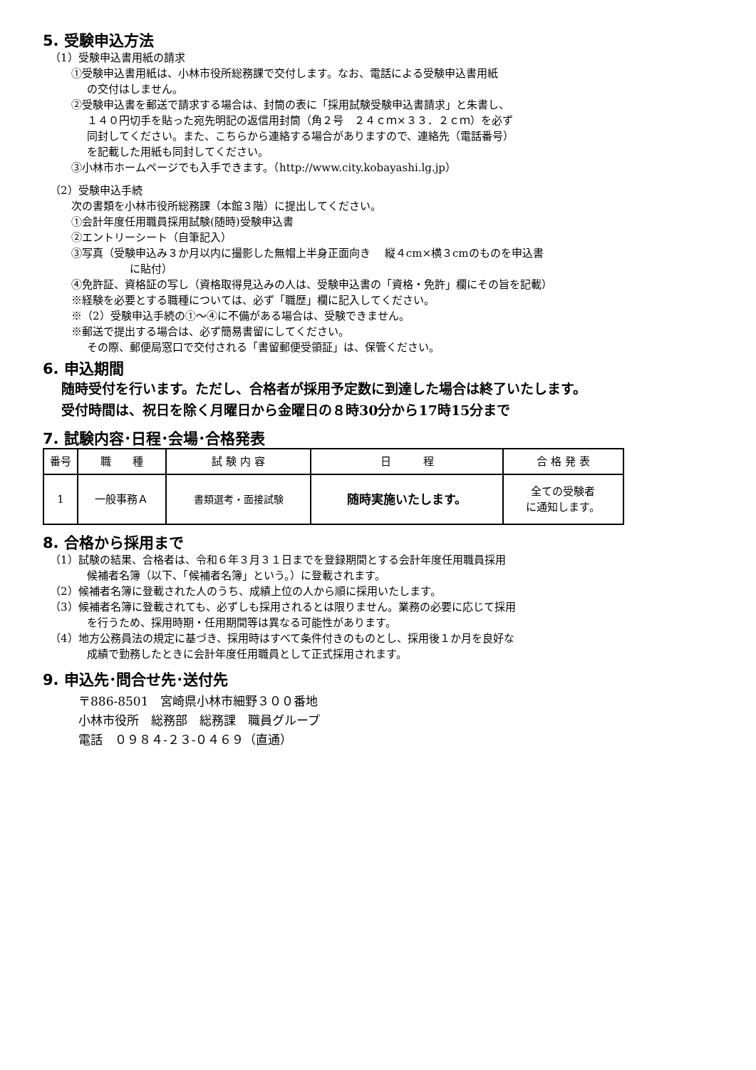5. 受験申込方法
（1）受験申込書用紙の請求
①受験申込書用紙は、小林市役所総務課で交付します。なお、電話による受験申込書用紙
の交付はしません。
②受験申込書を郵送で請求する場合は、封筒の表に「採用試験受験申込書請求」と朱書し、
１４０円切手を貼った宛先明記の返信用封筒（角２号　２４ｃｍ×３３．２ｃｍ）を必ず
同封してください。また、こちらから連絡する場合がありますので、連絡先（電話番号）
を記載した用紙も同封してください。
③小林市ホームページでも入手できます。（http://www.city.kobayashi.lg.jp）
（2）受験申込手続
次の書類を小林市役所総務課（本館３階）に提出してください。
①会計年度任用職員採用試験(随時)受験申込書
②エントリーシート（自筆記入）
③写真（受験申込み３か月以内に撮影した無帽上半身正面向き　 縦４cm×横３cmのものを申込書
に貼付）
④免許証、資格証の写し（資格取得見込みの人は、受験申込書の「資格・免許」欄にその旨を記載）
※経験を必要とする職種については、必ず「職歴」欄に記入してください。
※（2）受験申込手続の①～④に不備がある場合は、受験できません。
※郵送で提出する場合は、必ず簡易書留にしてください。
その際、郵便局窓口で交付される「書留郵便受領証」は、保管ください。
6. 申込期間
随時受付を行います。ただし、合格者が採用予定数に到達した場合は終了いたします。
受付時間は、祝日を除く月曜日から金曜日の８時30分から17時15分まで
7. 試験内容･日程･会場･合格発表
| 番号 | 職 種 | 試 験 内 容 | 日 程 | 合 格 発 表 |
| --- | --- | --- | --- | --- |
| 1 | 一般事務Ａ | 書類選考・面接試験 | 随時実施いたします。 | 全ての受験者 に通知します。 |
8. 合格から採用まで
（1）試験の結果、合格者は、令和６年３月３１日までを登録期間とする会計年度任用職員採用
候補者名簿（以下、「候補者名簿」という。）に登載されます。
（2）候補者名簿に登載された人のうち、成績上位の人から順に採用いたします。
（3）候補者名簿に登載されても、必ずしも採用されるとは限りません。業務の必要に応じて採用
を行うため、採用時期・任用期間等は異なる可能性があります。
（4）地方公務員法の規定に基づき、採用時はすべて条件付きのものとし、採用後１か月を良好な
成績で勤務したときに会計年度任用職員として正式採用されます。
9. 申込先･問合せ先･送付先
〒886-8501　宮崎県小林市細野３００番地
小林市役所　総務部　総務課　職員グループ
電話　０９８４-２３-０４６９（直通）